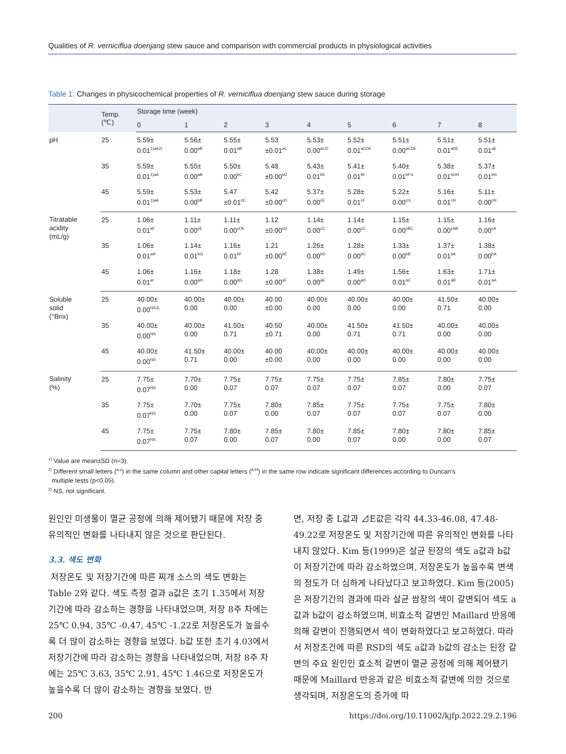Qualities of R. verniciflua doenjang stew sauce and comparison with commercial products in physiological activities
Table 1. Changes in physicochemical properties of R. verniciflua doenjang stew sauce during storage
| | Temp. (℃) | Storage time (week) | | | | | | | | |
| --- | --- | --- | --- | --- | --- | --- | --- | --- | --- | --- |
| | | 0 | 1 | 2 | 3 | 4 | 5 | 6 | 7 | 8 |
| pH | 25 | 5.59± 0.01<sup>1)aA2)</sup> | 5.56± 0.00<sup>aB</sup> | 5.55± 0.01<sup>aB</sup> | 5.53 ±0.01<sup>aC</sup> | 5.53± 0.00<sup>aCD</sup> | 5.52± 0.01<sup>aCDE</sup> | 5.51± 0.00<sup>aCDE</sup> | 5.51± 0.01<sup>aDE</sup> | 5.51± 0.01<sup>aE</sup> |
| | 35 | 5.59± 0.01<sup>1)aA</sup> | 5.55± 0.00<sup>aB</sup> | 5.50± 0.00<sup>bC</sup> | 5.48 ±0.00<sup>bD</sup> | 5.43± 0.01<sup>bE</sup> | 5.41± 0.01<sup>bF</sup> | 5.40± 0.01<sup>bFG</sup> | 5.38± 0.01<sup>bGH</sup> | 5.37± 0.01<sup>bH</sup> |
| | 45 | 5.59± 0.01<sup>1)aA</sup> | 5.53± 0.00<sup>bB</sup> | 5.47 ±0.01<sup>cC</sup> | 5.42 ±0.00<sup>cD</sup> | 5.37± 0.00<sup>cE</sup> | 5.28± 0.01<sup>cF</sup> | 5.22± 0.00<sup>cG</sup> | 5.16± 0.01<sup>cH</sup> | 5.11± 0.00<sup>cH</sup> |
| Titratable acidity (mL/g) | 25 | 1.06± 0.01<sup>aF</sup> | 1.11± 0.00<sup>cE</sup> | 1.11± 0.00<sup>cDE</sup> | 1.12 ±0.00<sup>cD</sup> | 1.14± 0.00<sup>cC</sup> | 1.14± 0.00<sup>cC</sup> | 1.15± 0.00<sup>cBC</sup> | 1.15± 0.00<sup>cAB</sup> | 1.16± 0.00<sup>cA</sup> |
| | 35 | 1.06± 0.01<sup>aH</sup> | 1.14± 0.01<sup>bG</sup> | 1.16± 0.01<sup>bF</sup> | 1.21 ±0.00<sup>bE</sup> | 1.26± 0.00<sup>bD</sup> | 1.28± 0.00<sup>bC</sup> | 1.33± 0.00<sup>bB</sup> | 1.37± 0.01<sup>bA</sup> | 1.38± 0.00<sup>bA</sup> |
| | 45 | 1.06± 0.01<sup>aI</sup> | 1.16± 0.00<sup>aH</sup> | 1.18± 0.00<sup>aG</sup> | 1.28 ±0.00<sup>aF</sup> | 1.38± 0.00<sup>aE</sup> | 1.49± 0.00<sup>aD</sup> | 1.56± 0.01<sup>aC</sup> | 1.63± 0.01<sup>aB</sup> | 1.71± 0.01<sup>aA</sup> |
| Soluble solid (°Brix) | 25 | 40.00± 0.00<sup>NS3)</sup> | 40.00± 0.00 | 40.00± 0.00 | 40.00 ±0.00 | 40.00± 0.00 | 40.00± 0.00 | 40.00± 0.00 | 41.50± 0.71 | 40.00± 0.00 |
| | 35 | 40.00± 0.00<sup>NS</sup> | 40.00± 0.00 | 41.50± 0.71 | 40.50 ±0.71 | 40.00± 0.00 | 41.50± 0.71 | 41.50± 0.71 | 40.00± 0.00 | 40.00± 0.00 |
| | 45 | 40.00± 0.00<sup>NS</sup> | 41.50± 0.71 | 40.00± 0.00 | 40.00 ±0.00 | 40.00± 0.00 | 40.00± 0.00 | 40.00± 0.00 | 40.00± 0.00 | 40.00± 0.00 |
| Salinity (%) | 25 | 7.75± 0.07<sup>NS</sup> | 7.70± 0.00 | 7.75± 0.07 | 7.75± 0.07 | 7.75± 0.07 | 7.75± 0.07 | 7.85± 0.07 | 7.80± 0.00 | 7.75± 0.07 |
| | 35 | 7.75± 0.07<sup>NS</sup> | 7.70± 0.00 | 7.75± 0.07 | 7.80± 0.00 | 7.85± 0.07 | 7.75± 0.07 | 7.75± 0.07 | 7.75± 0.07 | 7.80± 0.00 |
| | 45 | 7.75± 0.07<sup>NS</sup> | 7.75± 0.07 | 7.80± 0.00 | 7.85± 0.07 | 7.80± 0.00 | 7.85± 0.07 | 7.80± 0.00 | 7.80± 0.00 | 7.85± 0.07 |
<sup>1)</sup> Value are mean±SD (n=3).
<sup>2)</sup> Different small letters (<sup>a-c</sup>) in the same column and other capital letters (<sup>A-H</sup>) in the same row indicate significant differences according to Duncan's
multiple tests (p<0.05).
<sup>3)</sup> NS, not significant.
원인인 미생물이 멸균 공정에 의해 제어됐기 때문에 저장 중 유의적인 변화를 나타내지 않은 것으로 판단된다.
3.3. 색도 변화
저장온도 및 저장기간에 따른 찌개 소스의 색도 변화는 Table 2와 같다. 색도 측정 결과 a값은 초기 1.35에서 저장기간에 따라 감소하는 경향을 나타내었으며, 저장 8주 차에는 25℃ 0.94, 35℃ -0.47, 45℃ -1.22로 저장온도가 높을수록 더 많이 감소하는 경향을 보였다. b값 또한 초기 4.03에서 저장기간에 따라 감소하는 경향을 나타내었으며, 저장 8주 차에는 25℃ 3.63, 35℃ 2.91, 45℃ 1.46으로 저장온도가 높을수록 더 많이 감소하는 경향을 보였다. 반
면, 저장 중 L값과 ⊿E값은 각각 44.33-46.08, 47.48-49.22로 저장온도 및 저장기간에 따른 유의적인 변화를 나타내지 않았다. Kim 등(1999)은 살균 된장의 색도 a값과 b값이 저장기간에 따라 감소하였으며, 저장온도가 높을수록 변색의 정도가 더 심하게 나타났다고 보고하였다. Kim 등(2005)은 저장기간의 경과에 따라 살균 쌈장의 색이 갈변되어 색도 a값과 b값이 감소하였으며, 비효소적 갈변인 Maillard 반응에 의해 갈변이 진행되면서 색이 변화하였다고 보고하였다. 따라서 저장조건에 따른 RSD의 색도 a값과 b값의 감소는 된장 갈변의 주요 원인인 효소적 갈변이 멸균 공정에 의해 제어됐기 때문에 Maillard 반응과 같은 비효소적 갈변에 의한 것으로 생각되며, 저장온도의 증가에 따
200 https://doi.org/10.11002/kjfp.2022.29.2.196